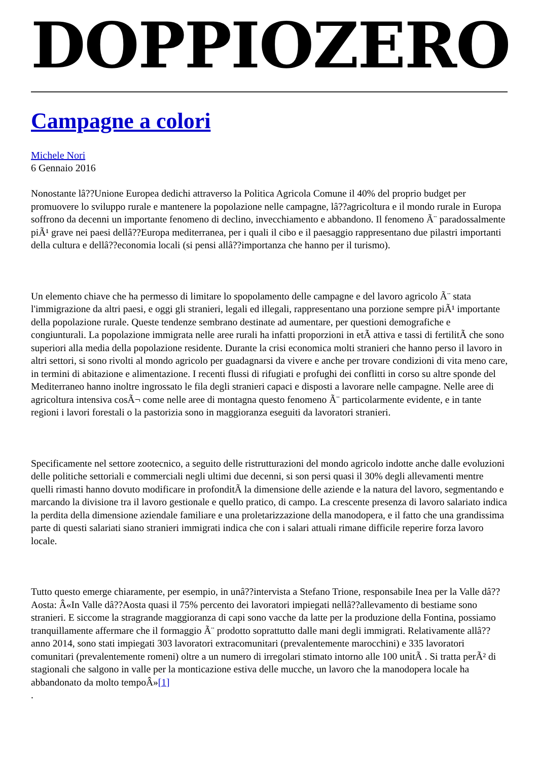DOPPIOZERO
Campagne a colori
Michele Nori
6 Gennaio 2016
Nonostante lâ??Unione Europea dedichi attraverso la Politica Agricola Comune il 40% del proprio budget per promuovere lo sviluppo rurale e mantenere la popolazione nelle campagne, lâ??agricoltura e il mondo rurale in Europa soffrono da decenni un importante fenomeno di declino, invecchiamento e abbandono. Il fenomeno Ã¨ paradossalmente piÃ¹ grave nei paesi dellâ??Europa mediterranea, per i quali il cibo e il paesaggio rappresentano due pilastri importanti della cultura e dellâ??economia locali (si pensi allâ??importanza che hanno per il turismo).
Un elemento chiave che ha permesso di limitare lo spopolamento delle campagne e del lavoro agricolo Ã¨ stata l'immigrazione da altri paesi, e oggi gli stranieri, legali ed illegali, rappresentano una porzione sempre piÃ¹ importante della popolazione rurale. Queste tendenze sembrano destinate ad aumentare, per questioni demografiche e congiunturali. La popolazione immigrata nelle aree rurali ha infatti proporzioni in etÃ attiva e tassi di fertilitÃ che sono superiori alla media della popolazione residente. Durante la crisi economica molti stranieri che hanno perso il lavoro in altri settori, si sono rivolti al mondo agricolo per guadagnarsi da vivere e anche per trovare condizioni di vita meno care, in termini di abitazione e alimentazione. I recenti flussi di rifugiati e profughi dei conflitti in corso su altre sponde del Mediterraneo hanno inoltre ingrossato le fila degli stranieri capaci e disposti a lavorare nelle campagne. Nelle aree di agricoltura intensiva cosÃ¬ come nelle aree di montagna questo fenomeno Ã¨ particolarmente evidente, e in tante regioni i lavori forestali o la pastorizia sono in maggioranza eseguiti da lavoratori stranieri.
Specificamente nel settore zootecnico, a seguito delle ristrutturazioni del mondo agricolo indotte anche dalle evoluzioni delle politiche settoriali e commerciali negli ultimi due decenni, si son persi quasi il 30% degli allevamenti mentre quelli rimasti hanno dovuto modificare in profonditÃ la dimensione delle aziende e la natura del lavoro, segmentando e marcando la divisione tra il lavoro gestionale e quello pratico, di campo. La crescente presenza di lavoro salariato indica la perdita della dimensione aziendale familiare e una proletarizzazione della manodopera, e il fatto che una grandissima parte di questi salariati siano stranieri immigrati indica che con i salari attuali rimane difficile reperire forza lavoro locale.
Tutto questo emerge chiaramente, per esempio, in unâ??intervista a Stefano Trione, responsabile Inea per la Valle dâ??Aosta: Â«In Valle dâ??Aosta quasi il 75% percento dei lavoratori impiegati nellâ??allevamento di bestiame sono stranieri. E siccome la stragrande maggioranza di capi sono vacche da latte per la produzione della Fontina, possiamo tranquillamente affermare che il formaggio Ã¨ prodotto soprattutto dalle mani degli immigrati. Relativamente allâ??anno 2014, sono stati impiegati 303 lavoratori extracomunitari (prevalentemente marocchini) e 335 lavoratori comunitari (prevalentemente romeni) oltre a un numero di irregolari stimato intorno alle 100 unitÃ . Si tratta perÃ² di stagionali che salgono in valle per la monticazione estiva delle mucche, un lavoro che la manodopera locale ha abbandonato da molto tempoÂ»[1]
.